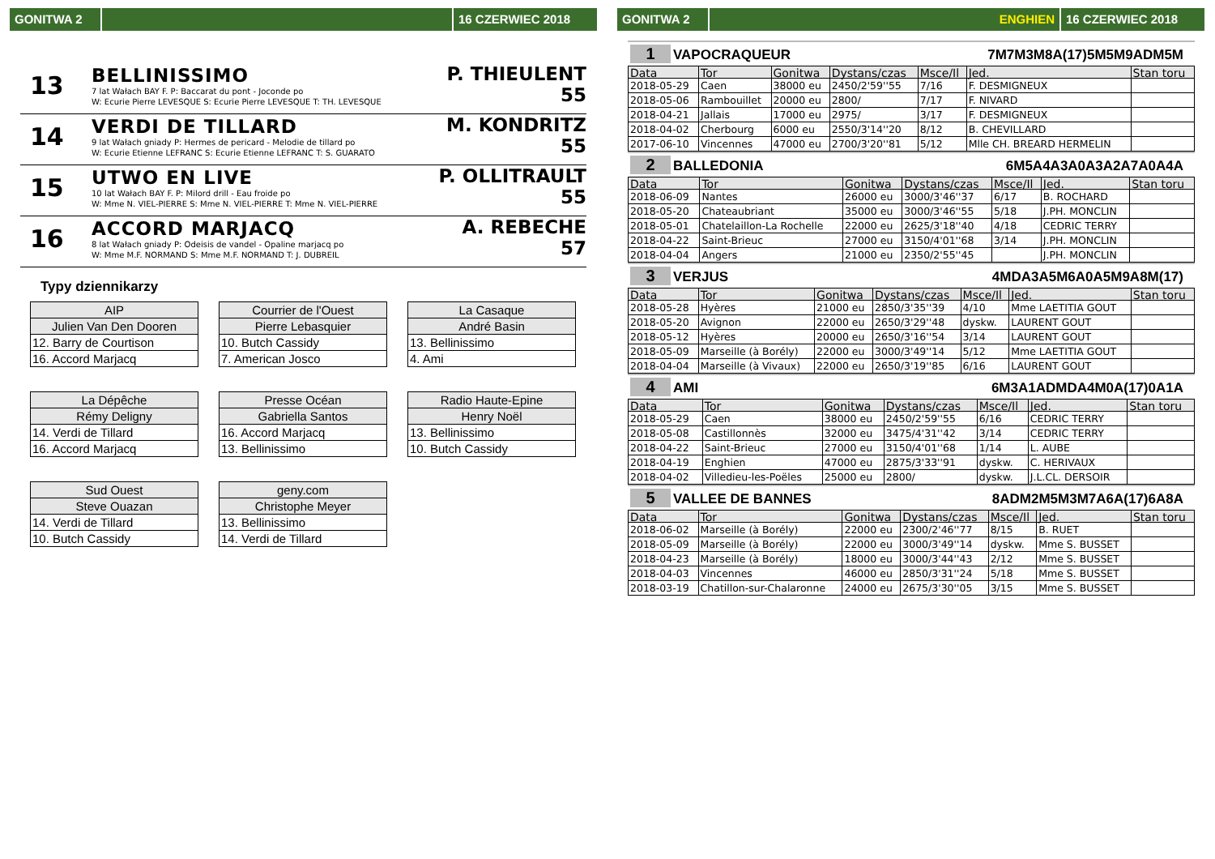GONITWA 2 16 CZERWIEC 2018
13
BELLINISSIMO
7 lat Wałach BAY F. P: Baccarat du pont - Joconde po
W: Ecurie Pierre LEVESQUE S: Ecurie Pierre LEVESQUE T: TH. LEVESQUE
P. THIEULENT
55
14
VERDI DE TILLARD
9 lat Wałach gniady P: Hermes de pericard - Melodie de tillard po
W: Ecurie Etienne LEFRANC S: Ecurie Etienne LEFRANC T: S. GUARATO
M. KONDRITZ
55
15
UTWO EN LIVE
10 lat Wałach BAY F. P: Milord drill - Eau froide po
W: Mme N. VIEL-PIERRE S: Mme N. VIEL-PIERRE T: Mme N. VIEL-PIERRE
P. OLLITRAULT
55
16
ACCORD MARJACQ
8 lat Wałach gniady P: Odeisis de vandel - Opaline marjacq po
W: Mme M.F. NORMAND S: Mme M.F. NORMAND T: J. DUBREIL
A. REBECHE
57
Typy dziennikarzy
| AIP |
| Julien Van Den Dooren |
| 12. Barry de Courtison |
| 16. Accord Marjacq |
| Courrier de l'Ouest |
| Pierre Lebasquier |
| 10. Butch Cassidy |
| 7. American Josco |
| La Casaque |
| André Basin |
| 13. Bellinissimo |
| 4. Ami |
| La Dépêche |
| Rémy Deligny |
| 14. Verdi de Tillard |
| 16. Accord Marjacq |
| Presse Océan |
| Gabriella Santos |
| 16. Accord Marjacq |
| 13. Bellinissimo |
| Radio Haute-Epine |
| Henry Noël |
| 13. Bellinissimo |
| 10. Butch Cassidy |
| Sud Ouest |
| Steve Ouazan |
| 14. Verdi de Tillard |
| 10. Butch Cassidy |
| geny.com |
| Christophe Meyer |
| 13. Bellinissimo |
| 14. Verdi de Tillard |
GONITWA 2 ENGHIEN 16 CZERWIEC 2018
1 VAPOCRAQUEUR 7M7M3M8A(17)5M5M9ADM5M
| Data | Tor | Gonitwa | Dystans/czas | Msce/Il | Jed. | Stan toru |
| --- | --- | --- | --- | --- | --- | --- |
| 2018-05-29 | Caen | 38000 eu | 2450/2'59''55 | 7/16 | F. DESMIGNEUX | |
| 2018-05-06 | Rambouillet | 20000 eu | 2800/ | 7/17 | F. NIVARD | |
| 2018-04-21 | Jallais | 17000 eu | 2975/ | 3/17 | F. DESMIGNEUX | |
| 2018-04-02 | Cherbourg | 6000 eu | 2550/3'14''20 | 8/12 | B. CHEVILLARD | |
| 2017-06-10 | Vincennes | 47000 eu | 2700/3'20''81 | 5/12 | Mlle CH. BREARD HERMELIN | |
2 BALLEDONIA 6M5A4A3A0A3A2A7A0A4A
| Data | Tor | Gonitwa | Dystans/czas | Msce/Il | Jed. | Stan toru |
| --- | --- | --- | --- | --- | --- | --- |
| 2018-06-09 | Nantes | 26000 eu | 3000/3'46''37 | 6/17 | B. ROCHARD | |
| 2018-05-20 | Chateaubriant | 35000 eu | 3000/3'46''55 | 5/18 | J.PH. MONCLIN | |
| 2018-05-01 | Chatelaillon-La Rochelle | 22000 eu | 2625/3'18''40 | 4/18 | CEDRIC TERRY | |
| 2018-04-22 | Saint-Brieuc | 27000 eu | 3150/4'01''68 | 3/14 | J.PH. MONCLIN | |
| 2018-04-04 | Angers | 21000 eu | 2350/2'55''45 | | J.PH. MONCLIN | |
3 VERJUS 4MDA3A5M6A0A5M9A8M(17)
| Data | Tor | Gonitwa | Dystans/czas | Msce/Il | Jed. | Stan toru |
| --- | --- | --- | --- | --- | --- | --- |
| 2018-05-28 | Hyères | 21000 eu | 2850/3'35''39 | 4/10 | Mme LAETITIA GOUT | |
| 2018-05-20 | Avignon | 22000 eu | 2650/3'29''48 | dyskw. | LAURENT GOUT | |
| 2018-05-12 | Hyères | 20000 eu | 2650/3'16''54 | 3/14 | LAURENT GOUT | |
| 2018-05-09 | Marseille (à Borély) | 22000 eu | 3000/3'49''14 | 5/12 | Mme LAETITIA GOUT | |
| 2018-04-04 | Marseille (à Vivaux) | 22000 eu | 2650/3'19''85 | 6/16 | LAURENT GOUT | |
4 AMI 6M3A1ADMDA4M0A(17)0A1A
| Data | Tor | Gonitwa | Dystans/czas | Msce/Il | Jed. | Stan toru |
| --- | --- | --- | --- | --- | --- | --- |
| 2018-05-29 | Caen | 38000 eu | 2450/2'59''55 | 6/16 | CEDRIC TERRY | |
| 2018-05-08 | Castillonnès | 32000 eu | 3475/4'31''42 | 3/14 | CEDRIC TERRY | |
| 2018-04-22 | Saint-Brieuc | 27000 eu | 3150/4'01''68 | 1/14 | L. AUBE | |
| 2018-04-19 | Enghien | 47000 eu | 2875/3'33''91 | dyskw. | C. HERIVAUX | |
| 2018-04-02 | Villedieu-les-Poëles | 25000 eu | 2800/ | dyskw. | J.L.CL. DERSOIR | |
5 VALLEE DE BANNES 8ADM2M5M3M7A6A(17)6A8A
| Data | Tor | Gonitwa | Dystans/czas | Msce/Il | Jed. | Stan toru |
| --- | --- | --- | --- | --- | --- | --- |
| 2018-06-02 | Marseille (à Borély) | 22000 eu | 2300/2'46''77 | 8/15 | B. RUET | |
| 2018-05-09 | Marseille (à Borély) | 22000 eu | 3000/3'49''14 | dyskw. | Mme S. BUSSET | |
| 2018-04-23 | Marseille (à Borély) | 18000 eu | 3000/3'44''43 | 2/12 | Mme S. BUSSET | |
| 2018-04-03 | Vincennes | 46000 eu | 2850/3'31''24 | 5/18 | Mme S. BUSSET | |
| 2018-03-19 | Chatillon-sur-Chalaronne | 24000 eu | 2675/3'30''05 | 3/15 | Mme S. BUSSET | |